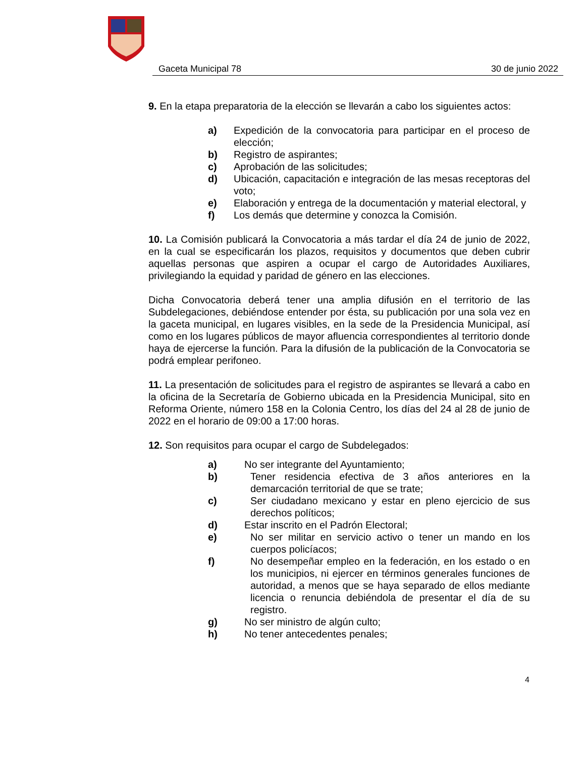Gaceta Municipal 78 30 de junio 2022
9. En la etapa preparatoria de la elección se llevarán a cabo los siguientes actos:
a) Expedición de la convocatoria para participar en el proceso de elección;
b) Registro de aspirantes;
c) Aprobación de las solicitudes;
d) Ubicación, capacitación e integración de las mesas receptoras del voto;
e) Elaboración y entrega de la documentación y material electoral, y
f) Los demás que determine y conozca la Comisión.
10. La Comisión publicará la Convocatoria a más tardar el día 24 de junio de 2022, en la cual se especificarán los plazos, requisitos y documentos que deben cubrir aquellas personas que aspiren a ocupar el cargo de Autoridades Auxiliares, privilegiando la equidad y paridad de género en las elecciones.
Dicha Convocatoria deberá tener una amplia difusión en el territorio de las Subdelegaciones, debiéndose entender por ésta, su publicación por una sola vez en la gaceta municipal, en lugares visibles, en la sede de la Presidencia Municipal, así como en los lugares públicos de mayor afluencia correspondientes al territorio donde haya de ejercerse la función. Para la difusión de la publicación de la Convocatoria se podrá emplear perifoneo.
11. La presentación de solicitudes para el registro de aspirantes se llevará a cabo en la oficina de la Secretaría de Gobierno ubicada en la Presidencia Municipal, sito en Reforma Oriente, número 158 en la Colonia Centro, los días del 24 al 28 de junio de 2022 en el horario de 09:00 a 17:00 horas.
12. Son requisitos para ocupar el cargo de Subdelegados:
a) No ser integrante del Ayuntamiento;
b) Tener residencia efectiva de 3 años anteriores en la demarcación territorial de que se trate;
c) Ser ciudadano mexicano y estar en pleno ejercicio de sus derechos políticos;
d) Estar inscrito en el Padrón Electoral;
e) No ser militar en servicio activo o tener un mando en los cuerpos policíacos;
f) No desempeñar empleo en la federación, en los estado o en los municipios, ni ejercer en términos generales funciones de autoridad, a menos que se haya separado de ellos mediante licencia o renuncia debiéndola de presentar el día de su registro.
g) No ser ministro de algún culto;
h) No tener antecedentes penales;
4